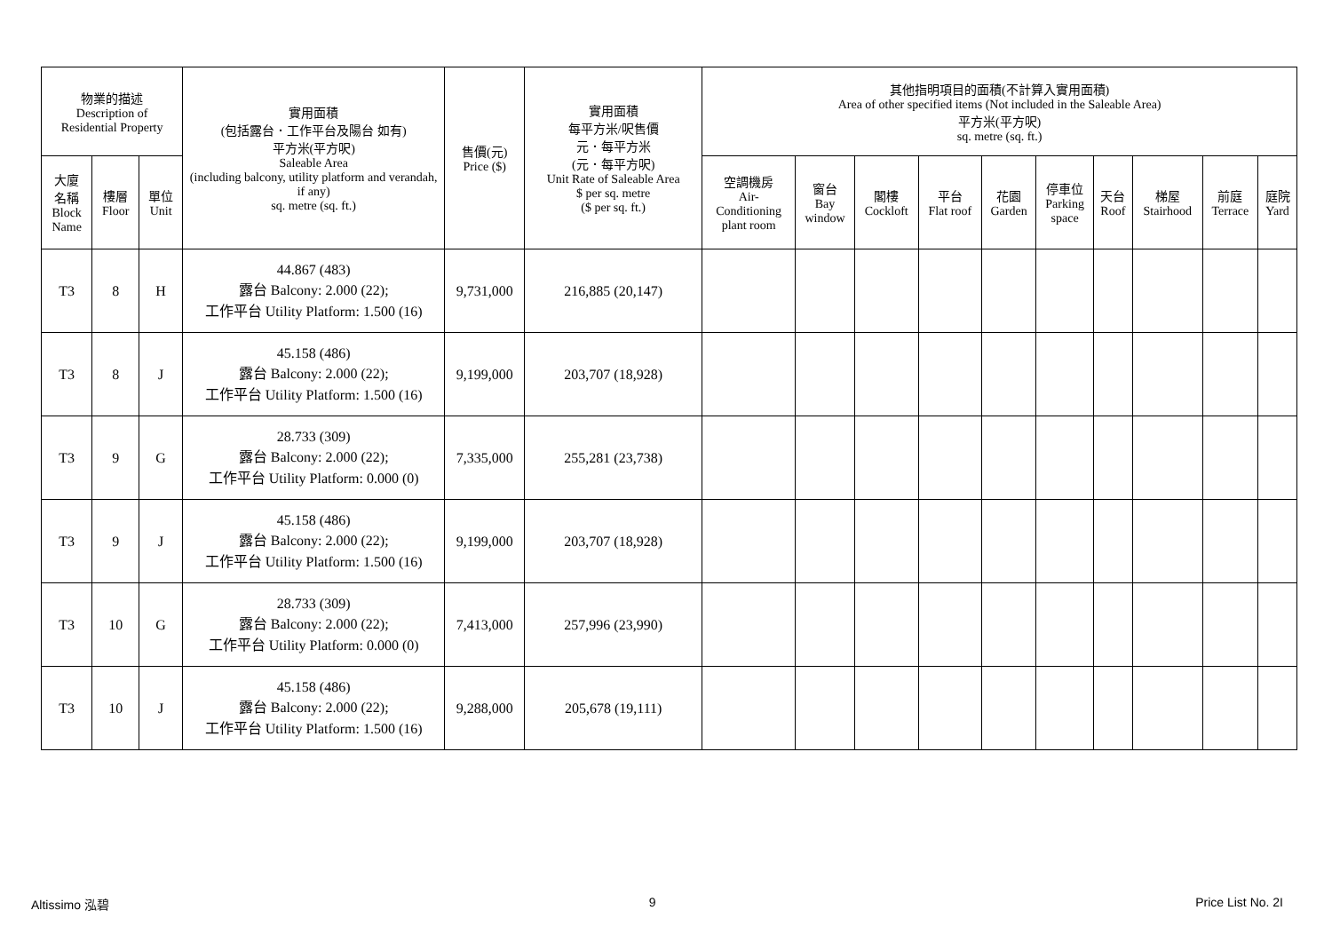| 物業的描述 Description of Residential Property | | | 實用面積 (包括露台．工作平台及陽台 如有) 平方米(平方呎) Saleable Area (including balcony, utility platform and verandah, if any) sq. metre (sq. ft.) | 售價(元) Price ($) | 實用面積 每平方米/呎售價 元．每平方米 (元．每平方呎) Unit Rate of Saleable Area $ per sq. metre ($ per sq. ft.) | 其他指明項目的面積(不計算入實用面積) Area of other specified items (Not included in the Saleable Area) 平方米(平方呎) sq. metre (sq. ft.) | | | | | | | | | |
| --- | --- | --- | --- | --- | --- | --- | --- | --- | --- | --- | --- | --- | --- | --- | --- |
| 大廈 名稱 Block Name | 樓層 Floor | 單位 Unit | | | | 空調機房 Air- Conditioning plant room | 窗台 Bay window | 閣樓 Cockloft | 平台 Flat roof | 花園 Garden | 停車位 Parking space | 天台 Roof | 梯屋 Stairhood | 前庭 Terrace | 庭院 Yard |
| T3 | 8 | H | 44.867 (483) 露台 Balcony: 2.000 (22); 工作平台 Utility Platform: 1.500 (16) | 9,731,000 | 216,885 (20,147) | | | | | | | | | | |
| T3 | 8 | J | 45.158 (486) 露台 Balcony: 2.000 (22); 工作平台 Utility Platform: 1.500 (16) | 9,199,000 | 203,707 (18,928) | | | | | | | | | | |
| T3 | 9 | G | 28.733 (309) 露台 Balcony: 2.000 (22); 工作平台 Utility Platform: 0.000 (0) | 7,335,000 | 255,281 (23,738) | | | | | | | | | | |
| T3 | 9 | J | 45.158 (486) 露台 Balcony: 2.000 (22); 工作平台 Utility Platform: 1.500 (16) | 9,199,000 | 203,707 (18,928) | | | | | | | | | | |
| T3 | 10 | G | 28.733 (309) 露台 Balcony: 2.000 (22); 工作平台 Utility Platform: 0.000 (0) | 7,413,000 | 257,996 (23,990) | | | | | | | | | | |
| T3 | 10 | J | 45.158 (486) 露台 Balcony: 2.000 (22); 工作平台 Utility Platform: 1.500 (16) | 9,288,000 | 205,678 (19,111) | | | | | | | | | | |
Altissimo 泓碧 9 Price List No. 2I